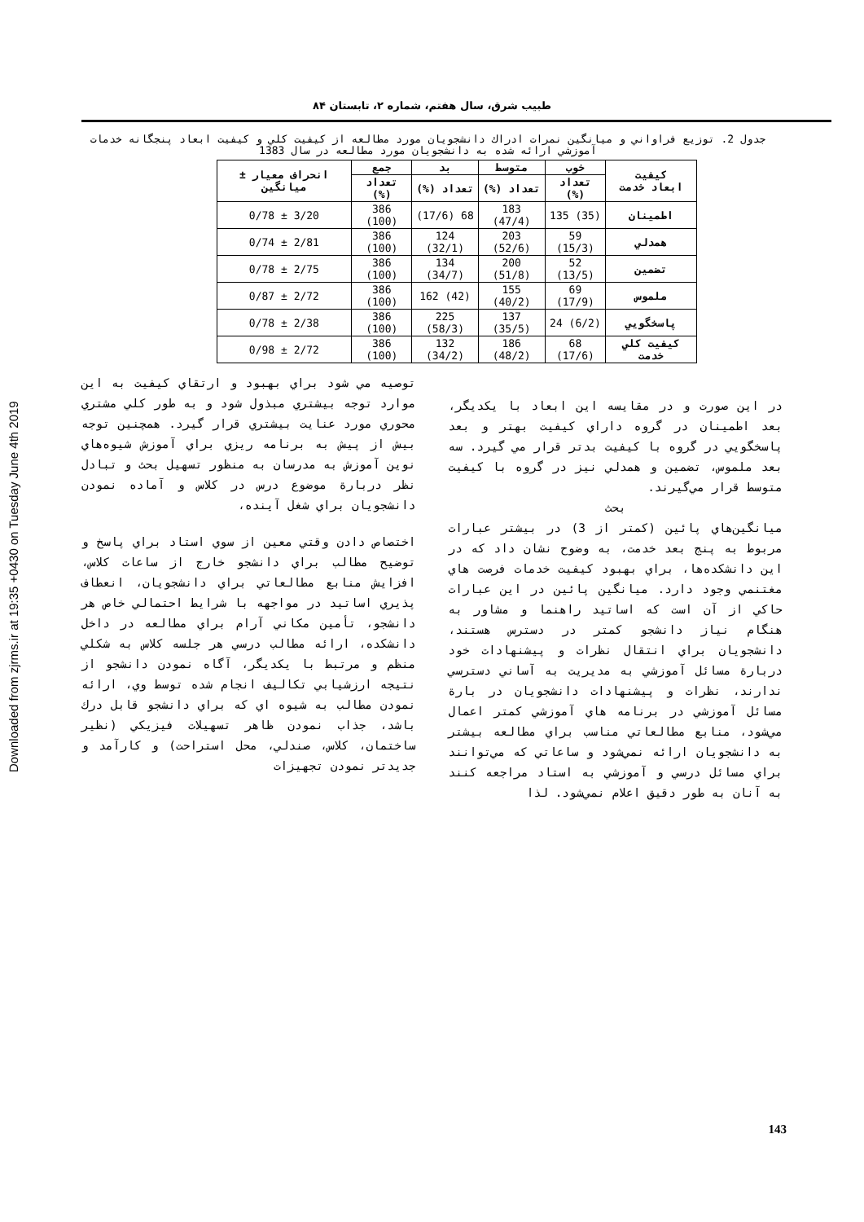Downloaded from zjrms.ir at 19:35 +0430 on Tuesday June 4th 2019
طبيب شرق، سال هفتم، شماره ۲، تابستان ۸۴
جدول 2. توزيع فراواني و ميانگين نمرات ادراك دانشجويان مورد مطالعه از كيفيت كلي و كيفيت ابعاد پنجگانه خدمات آموزشي ارائه شده به دانشجويان مورد مطالعه در سال 1383
| كيفيت ابعاد خدمت | خوب | متوسط | بد | جمع | انحراف معيار ± ميانگين |
| --- | --- | --- | --- | --- | --- |
| | تعداد (%) | تعداد (%) | تعداد (%) | تعداد (%) | |
| اطمينان | (35) 135 | 183 (47/4) | 68 (17/6) | 386 (100) | 3/20 ± 0/78 |
| همدلي | 59 (15/3) | 203 (52/6) | 124 (32/1) | 386 (100) | 2/81 ± 0/74 |
| تضمين | 52 (13/5) | 200 (51/8) | 134 (34/7) | 386 (100) | 2/75 ± 0/78 |
| ملموس | 69 (17/9) | 155 (40/2) | (42) 162 | 386 (100) | 2/72 ± 0/87 |
| پاسخگويي | (6/2) 24 | 137 (35/5) | 225 (58/3) | 386 (100) | 2/38 ± 0/78 |
| كيفيت كلي خدمت | 68 (17/6) | 186 (48/2) | 132 (34/2) | 386 (100) | 2/72 ± 0/98 |
در اين صورت و در مقايسه اين ابعاد با يكديگر، بعد اطمينان در گروه داراي كيفيت بهتر و بعد پاسخگويي در گروه با كيفيت بدتر قرار مي گيرد. سه بعد ملموس، تضمين و همدلي نيز در گروه با كيفيت متوسط قرار مي‌گيرند.
بحث
ميانگين‌هاي پائين (كمتر از 3) در بيشتر عبارات مربوط به پنج بعد خدمت، به وضوح نشان داد كه در اين دانشكده‌ها، براي بهبود كيفيت خدمات فرصت هاي مغتنمي وجود دارد. ميانگين پائين در اين عبارات حاكي از آن است كه اساتيد راهنما و مشاور به هنگام نياز دانشجو كمتر در دسترس هستند، دانشجويان براي انتقال نظرات و پيشنهادات خود دربارة مسائل آموزشي به مديريت به آساني دسترسي ندارند، نظرات و پيشنهادات دانشجويان در بارة مسائل آموزشي در برنامه هاي آموزشي كمتر اعمال مي‌شود، منابع مطالعاتي مناسب براي مطالعه بيشتر به دانشجويان ارائه نمي‌شود و ساعاتي كه مي‌توانند براي مسائل درسي و آموزشي به استاد مراجعه كنند به آنان به طور دقيق اعلام نمي‌شود. لذا
توصيه مي شود براي بهبود و ارتقاي كيفيت به اين موارد توجه بيشتري مبذول شود و به طور كلي مشتري محوري مورد عنايت بيشتري قرار گيرد. همچنين توجه بيش از پيش به برنامه ريزي براي آموزش شيوه‌هاي نوين آموزش به مدرسان به منظور تسهيل بحث و تبادل نظر دربارة موضوع درس در كلاس و آماده نمودن دانشجويان براي شغل آينده،
اختصاص دادن وقتي معين از سوي استاد براي پاسخ و توضيح مطالب براي دانشجو خارج از ساعات كلاس، افزايش منابع مطالعاتي براي دانشجويان، انعطاف پذيري اساتيد در مواجهه با شرايط احتمالي خاص هر دانشجو، تأمين مكاني آرام براي مطالعه در داخل دانشكده، ارائه مطالب درسي هر جلسه كلاس به شكلي منظم و مرتبط با يكديگر، آگاه نمودن دانشجو از نتيجه ارزشيابي تكاليف انجام شده توسط وي، ارائه نمودن مطالب به شيوه اي كه براي دانشجو قابل درك باشد، جذاب نمودن ظاهر تسهيلات فيزيكي (نظير ساختمان، كلاس، صندلي، محل استراحت) و كارآمد و جديدتر نمودن تجهيزات
143